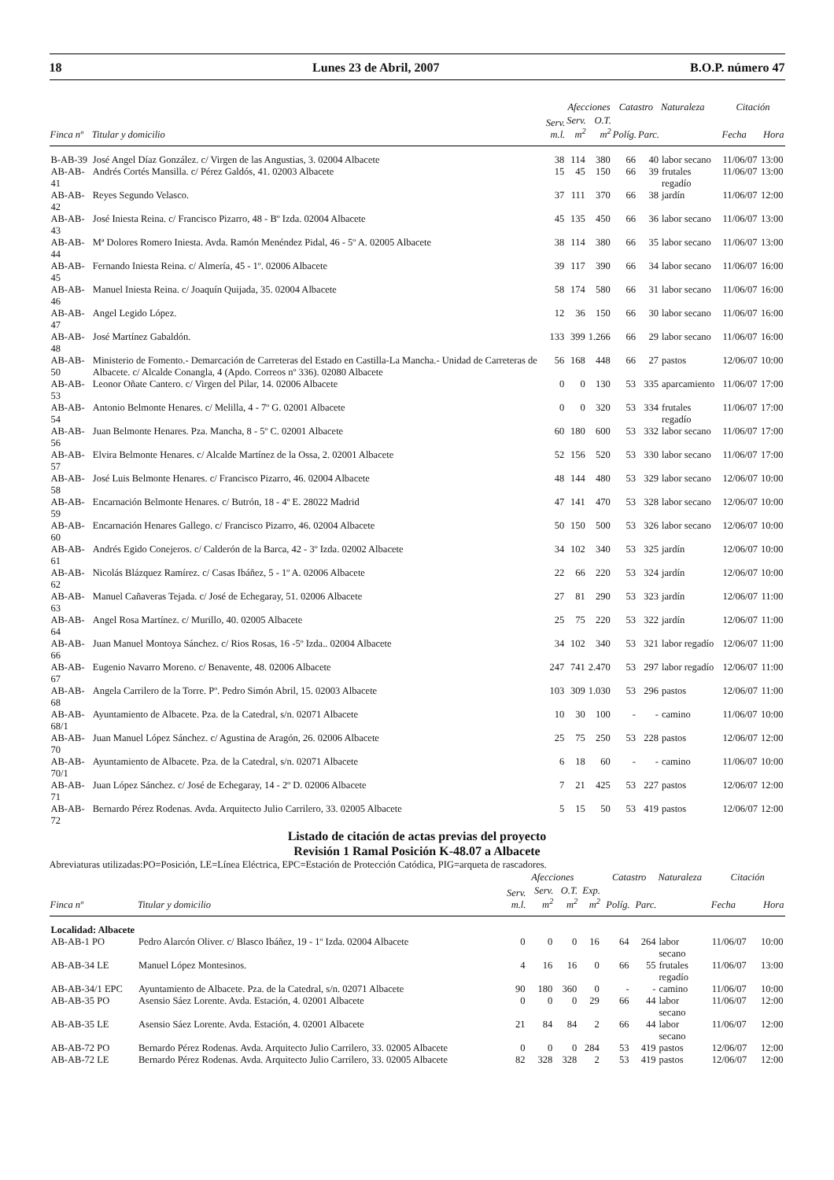18 Lunes 23 de Abril, 2007 B.O.P. número 47
| | | | Afecciones | | Catastro | | Naturaleza | Citación | |
| --- | --- | --- | --- | --- | --- | --- | --- | --- | --- |
| Finca nº | Titular y domicilio | Serv. m.l. | Serv. m<sup>2</sup> | O.T. m<sup>2</sup> | Políg. | Parc. | | Fecha | Hora |
| B-AB-39 | José Angel Díaz González. c/ Virgen de las Angustias, 3. 02004 Albacete | 38 | 114 | 380 | 66 | 40 | labor secano | 11/06/07 | 13:00 |
| AB-AB-41 | Andrés Cortés Mansilla. c/ Pérez Galdós, 41. 02003 Albacete | 15 | 45 | 150 | 66 | 39 | frutales regadío | 11/06/07 | 13:00 |
| AB-AB-42 | Reyes Segundo Velasco. | 37 | 111 | 370 | 66 | 38 | jardín | 11/06/07 | 12:00 |
| AB-AB-43 | José Iniesta Reina. c/ Francisco Pizarro, 48 - Bº Izda. 02004 Albacete | 45 | 135 | 450 | 66 | 36 | labor secano | 11/06/07 | 13:00 |
| AB-AB-44 | Mª Dolores Romero Iniesta. Avda. Ramón Menéndez Pidal, 46 - 5º A. 02005 Albacete | 38 | 114 | 380 | 66 | 35 | labor secano | 11/06/07 | 13:00 |
| AB-AB-45 | Fernando Iniesta Reina. c/ Almería, 45 - 1º. 02006 Albacete | 39 | 117 | 390 | 66 | 34 | labor secano | 11/06/07 | 16:00 |
| AB-AB-46 | Manuel Iniesta Reina. c/ Joaquín Quijada, 35. 02004 Albacete | 58 | 174 | 580 | 66 | 31 | labor secano | 11/06/07 | 16:00 |
| AB-AB-47 | Angel Legido López. | 12 | 36 | 150 | 66 | 30 | labor secano | 11/06/07 | 16:00 |
| AB-AB-48 | José Martínez Gabaldón. | 133 | 399 | 1.266 | 66 | 29 | labor secano | 11/06/07 | 16:00 |
| AB-AB-50 | Ministerio de Fomento.- Demarcación de Carreteras del Estado en Castilla-La Mancha.- Unidad de Carreteras de Albacete. c/ Alcalde Conangla, 4 (Apdo. Correos nº 336). 02080 Albacete | 56 | 168 | 448 | 66 | 27 | pastos | 12/06/07 | 10:00 |
| AB-AB-53 | Leonor Oñate Cantero. c/ Virgen del Pilar, 14. 02006 Albacete | 0 | 0 | 130 | 53 | 335 | aparcamiento | 11/06/07 | 17:00 |
| AB-AB-54 | Antonio Belmonte Henares. c/ Melilla, 4 - 7º G. 02001 Albacete | 0 | 0 | 320 | 53 | 334 | frutales regadío | 11/06/07 | 17:00 |
| AB-AB-56 | Juan Belmonte Henares. Pza. Mancha, 8 - 5º C. 02001 Albacete | 60 | 180 | 600 | 53 | 332 | labor secano | 11/06/07 | 17:00 |
| AB-AB-57 | Elvira Belmonte Henares. c/ Alcalde Martínez de la Ossa, 2. 02001 Albacete | 52 | 156 | 520 | 53 | 330 | labor secano | 11/06/07 | 17:00 |
| AB-AB-58 | José Luis Belmonte Henares. c/ Francisco Pizarro, 46. 02004 Albacete | 48 | 144 | 480 | 53 | 329 | labor secano | 12/06/07 | 10:00 |
| AB-AB-59 | Encarnación Belmonte Henares. c/ Butrón, 18 - 4º E. 28022 Madrid | 47 | 141 | 470 | 53 | 328 | labor secano | 12/06/07 | 10:00 |
| AB-AB-60 | Encarnación Henares Gallego. c/ Francisco Pizarro, 46. 02004 Albacete | 50 | 150 | 500 | 53 | 326 | labor secano | 12/06/07 | 10:00 |
| AB-AB-61 | Andrés Egido Conejeros. c/ Calderón de la Barca, 42 - 3º Izda. 02002 Albacete | 34 | 102 | 340 | 53 | 325 | jardín | 12/06/07 | 10:00 |
| AB-AB-62 | Nicolás Blázquez Ramírez. c/ Casas Ibáñez, 5 - 1º A. 02006 Albacete | 22 | 66 | 220 | 53 | 324 | jardín | 12/06/07 | 10:00 |
| AB-AB-63 | Manuel Cañaveras Tejada. c/ José de Echegaray, 51. 02006 Albacete | 27 | 81 | 290 | 53 | 323 | jardín | 12/06/07 | 11:00 |
| AB-AB-64 | Angel Rosa Martínez. c/ Murillo, 40. 02005 Albacete | 25 | 75 | 220 | 53 | 322 | jardín | 12/06/07 | 11:00 |
| AB-AB-66 | Juan Manuel Montoya Sánchez. c/ Rios Rosas, 16 -5º Izda.. 02004 Albacete | 34 | 102 | 340 | 53 | 321 | labor regadío | 12/06/07 | 11:00 |
| AB-AB-67 | Eugenio Navarro Moreno. c/ Benavente, 48. 02006 Albacete | 247 | 741 | 2.470 | 53 | 297 | labor regadío | 12/06/07 | 11:00 |
| AB-AB-68 | Angela Carrilero de la Torre. Pº. Pedro Simón Abril, 15. 02003 Albacete | 103 | 309 | 1.030 | 53 | 296 | pastos | 12/06/07 | 11:00 |
| AB-AB-68/1 | Ayuntamiento de Albacete. Pza. de la Catedral, s/n. 02071 Albacete | 10 | 30 | 100 | - | - | camino | 11/06/07 | 10:00 |
| AB-AB-70 | Juan Manuel López Sánchez. c/ Agustina de Aragón, 26. 02006 Albacete | 25 | 75 | 250 | 53 | 228 | pastos | 12/06/07 | 12:00 |
| AB-AB-70/1 | Ayuntamiento de Albacete. Pza. de la Catedral, s/n. 02071 Albacete | 6 | 18 | 60 | - | - | camino | 11/06/07 | 10:00 |
| AB-AB-71 | Juan López Sánchez. c/ José de Echegaray, 14 - 2º D. 02006 Albacete | 7 | 21 | 425 | 53 | 227 | pastos | 12/06/07 | 12:00 |
| AB-AB-72 | Bernardo Pérez Rodenas. Avda. Arquitecto Julio Carrilero, 33. 02005 Albacete | 5 | 15 | 50 | 53 | 419 | pastos | 12/06/07 | 12:00 |
Listado de citación de actas previas del proyecto
Revisión 1 Ramal Posición K-48.07 a Albacete
Abreviaturas utilizadas:PO=Posición, LE=Línea Eléctrica, EPC=Estación de Protección Catódica, PIG=arqueta de rascadores.
| | | | Afecciones | | | Catastro | | Naturaleza | Citación | |
| --- | --- | --- | --- | --- | --- | --- | --- | --- | --- | --- |
| Finca nº | Titular y domicilio | Serv. m.l. | Serv. m<sup>2</sup> | O.T. m<sup>2</sup> | Exp. m<sup>2</sup> | Políg. | Parc. | | Fecha | Hora |
| Localidad: Albacete | | | | | | | | | | |
| AB-AB-1 PO | Pedro Alarcón Oliver. c/ Blasco Ibáñez, 19 - 1º Izda. 02004 Albacete | 0 | 0 | 0 | 16 | 64 | 264 | labor secano | 11/06/07 | 10:00 |
| AB-AB-34 LE | Manuel López Montesinos. | 4 | 16 | 16 | 0 | 66 | 55 | frutales regadío | 11/06/07 | 13:00 |
| AB-AB-34/1 EPC | Ayuntamiento de Albacete. Pza. de la Catedral, s/n. 02071 Albacete | 90 | 180 | 360 | 0 | - | - | camino | 11/06/07 | 10:00 |
| AB-AB-35 PO | Asensio Sáez Lorente. Avda. Estación, 4. 02001 Albacete | 0 | 0 | 0 | 29 | 66 | 44 | labor secano | 11/06/07 | 12:00 |
| AB-AB-35 LE | Asensio Sáez Lorente. Avda. Estación, 4. 02001 Albacete | 21 | 84 | 84 | 2 | 66 | 44 | labor secano | 11/06/07 | 12:00 |
| AB-AB-72 PO | Bernardo Pérez Rodenas. Avda. Arquitecto Julio Carrilero, 33. 02005 Albacete | 0 | 0 | 0 | 284 | 53 | 419 | pastos | 12/06/07 | 12:00 |
| AB-AB-72 LE | Bernardo Pérez Rodenas. Avda. Arquitecto Julio Carrilero, 33. 02005 Albacete | 82 | 328 | 328 | 2 | 53 | 419 | pastos | 12/06/07 | 12:00 |